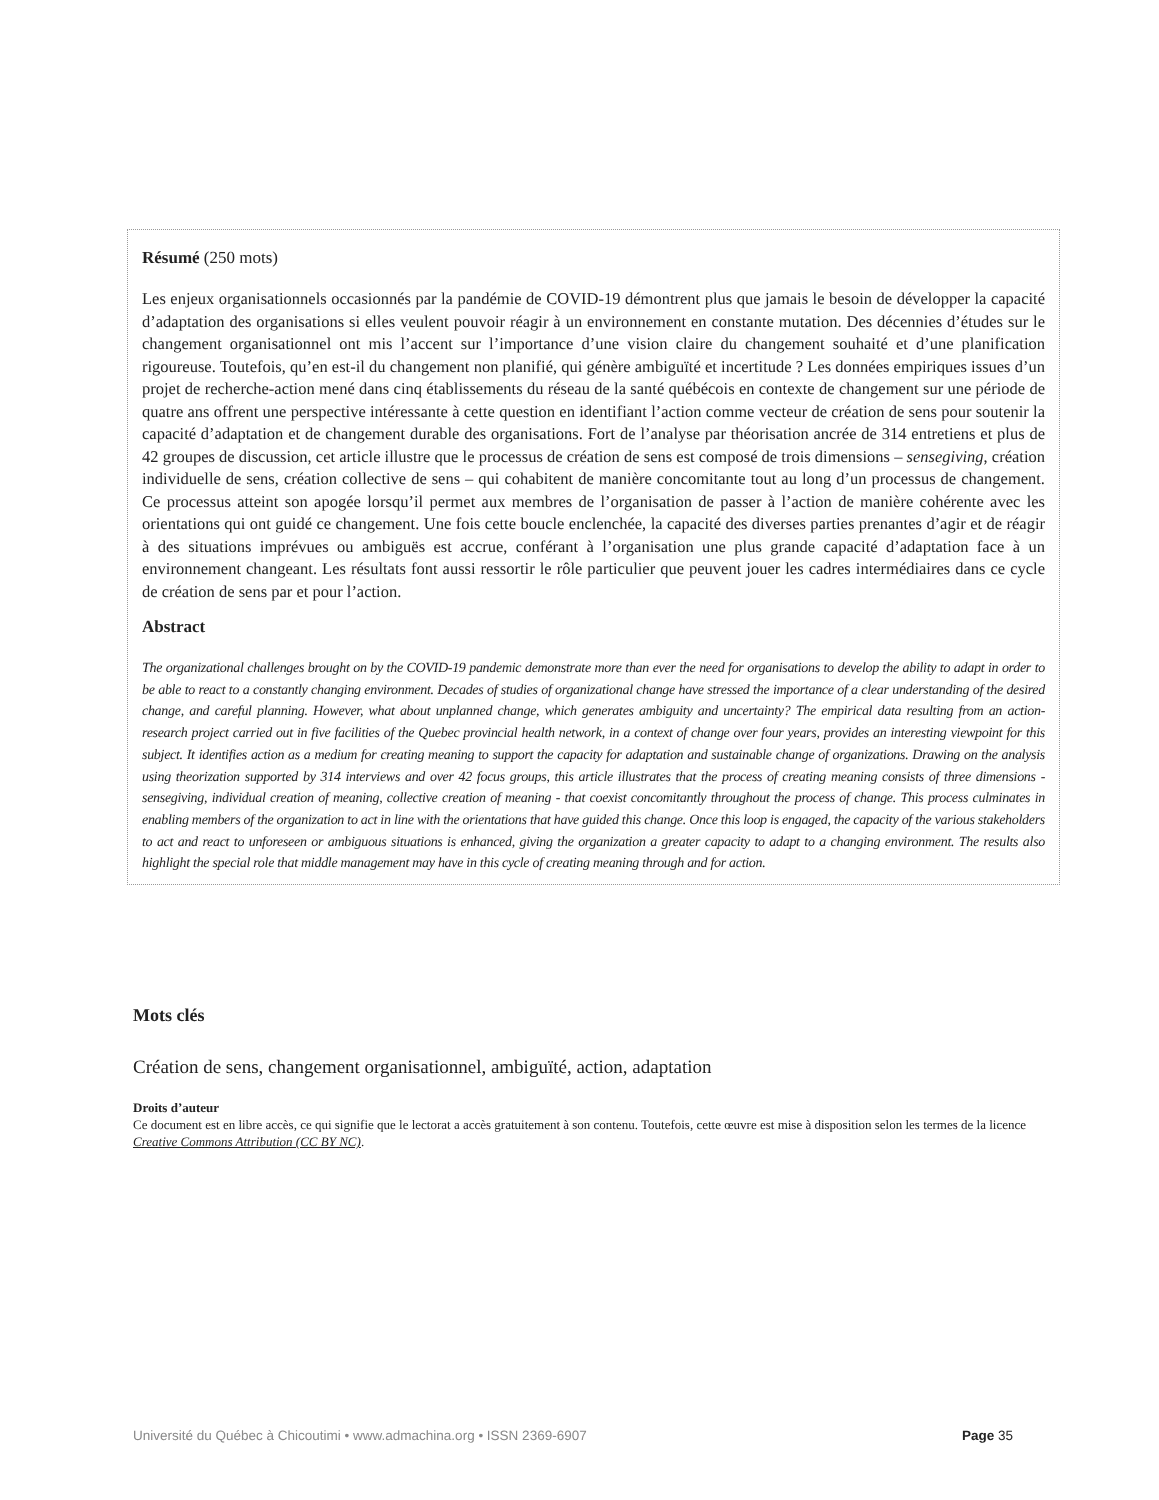Résumé (250 mots)
Les enjeux organisationnels occasionnés par la pandémie de COVID-19 démontrent plus que jamais le besoin de développer la capacité d’adaptation des organisations si elles veulent pouvoir réagir à un environnement en constante mutation. Des décennies d’études sur le changement organisationnel ont mis l’accent sur l’importance d’une vision claire du changement souhaité et d’une planification rigoureuse. Toutefois, qu’en est-il du changement non planifié, qui génère ambiguïté et incertitude ? Les données empiriques issues d’un projet de recherche-action mené dans cinq établissements du réseau de la santé québécois en contexte de changement sur une période de quatre ans offrent une perspective intéressante à cette question en identifiant l’action comme vecteur de création de sens pour soutenir la capacité d’adaptation et de changement durable des organisations. Fort de l’analyse par théorisation ancrée de 314 entretiens et plus de 42 groupes de discussion, cet article illustre que le processus de création de sens est composé de trois dimensions – sensegiving, création individuelle de sens, création collective de sens – qui cohabitent de manière concomitante tout au long d’un processus de changement. Ce processus atteint son apogée lorsqu’il permet aux membres de l’organisation de passer à l’action de manière cohérente avec les orientations qui ont guidé ce changement. Une fois cette boucle enclenchée, la capacité des diverses parties prenantes d’agir et de réagir à des situations imprévues ou ambiguës est accrue, conférant à l’organisation une plus grande capacité d’adaptation face à un environnement changeant. Les résultats font aussi ressortir le rôle particulier que peuvent jouer les cadres intermédiaires dans ce cycle de création de sens par et pour l’action.
Abstract
The organizational challenges brought on by the COVID-19 pandemic demonstrate more than ever the need for organisations to develop the ability to adapt in order to be able to react to a constantly changing environment. Decades of studies of organizational change have stressed the importance of a clear understanding of the desired change, and careful planning. However, what about unplanned change, which generates ambiguity and uncertainty? The empirical data resulting from an action-research project carried out in five facilities of the Quebec provincial health network, in a context of change over four years, provides an interesting viewpoint for this subject. It identifies action as a medium for creating meaning to support the capacity for adaptation and sustainable change of organizations. Drawing on the analysis using theorization supported by 314 interviews and over 42 focus groups, this article illustrates that the process of creating meaning consists of three dimensions - sensegiving, individual creation of meaning, collective creation of meaning - that coexist concomitantly throughout the process of change. This process culminates in enabling members of the organization to act in line with the orientations that have guided this change. Once this loop is engaged, the capacity of the various stakeholders to act and react to unforeseen or ambiguous situations is enhanced, giving the organization a greater capacity to adapt to a changing environment. The results also highlight the special role that middle management may have in this cycle of creating meaning through and for action.
Mots clés
Création de sens, changement organisationnel, ambiguïté, action, adaptation
Droits d’auteur
Ce document est en libre accès, ce qui signifie que le lectorat a accès gratuitement à son contenu. Toutefois, cette œuvre est mise à disposition selon les termes de la licence Creative Commons Attribution (CC BY NC).
Université du Québec à Chicoutimi • www.admachina.org • ISSN 2369-6907 Page 35